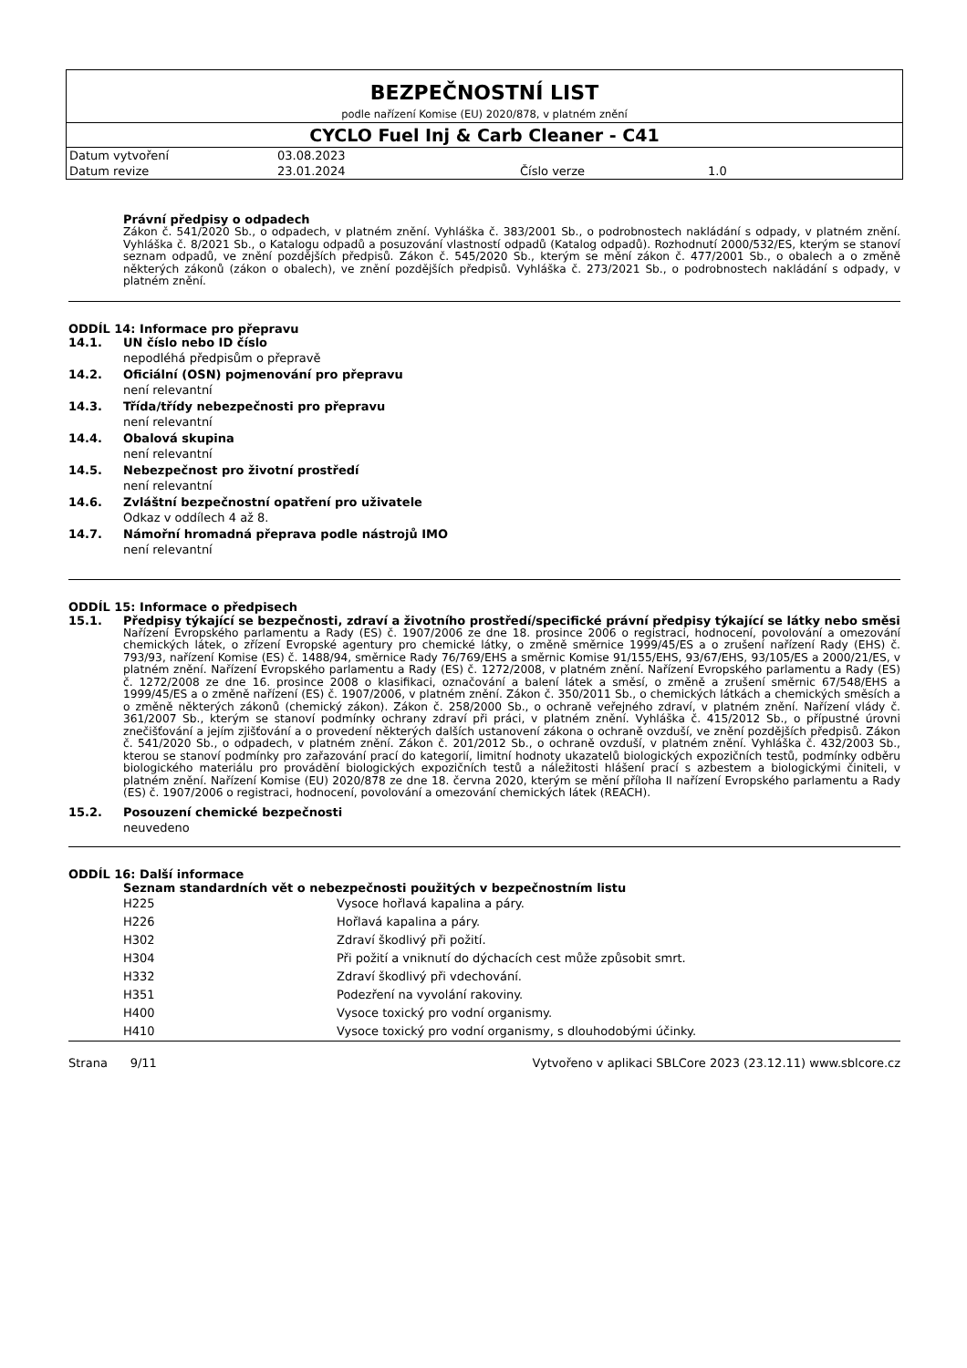BEZPEČNOSTNÍ LIST
podle nařízení Komise (EU) 2020/878, v platném znění
CYCLO Fuel Inj & Carb Cleaner - C41
| Datum vytvoření | 03.08.2023 | | |
| Datum revize | 23.01.2024 | Číslo verze | 1.0 |
Právní předpisy o odpadech
Zákon č. 541/2020 Sb., o odpadech, v platném znění. Vyhláška č. 383/2001 Sb., o podrobnostech nakládání s odpady, v platném znění. Vyhláška č. 8/2021 Sb., o Katalogu odpadů a posuzování vlastností odpadů (Katalog odpadů). Rozhodnutí 2000/532/ES, kterým se stanoví seznam odpadů, ve znění pozdějších předpisů. Zákon č. 545/2020 Sb., kterým se mění zákon č. 477/2001 Sb., o obalech a o změně některých zákonů (zákon o obalech), ve znění pozdějších předpisů. Vyhláška č. 273/2021 Sb., o podrobnostech nakládání s odpady, v platném znění.
ODDÍL 14: Informace pro přepravu
14.1. UN číslo nebo ID číslo
nepodléhá předpisům o přepravě
14.2. Oficiální (OSN) pojmenování pro přepravu
není relevantní
14.3. Třída/třídy nebezpečnosti pro přepravu
není relevantní
14.4. Obalová skupina
není relevantní
14.5. Nebezpečnost pro životní prostředí
není relevantní
14.6. Zvláštní bezpečnostní opatření pro uživatele
Odkaz v oddílech 4 až 8.
14.7. Námořní hromadná přeprava podle nástrojů IMO
není relevantní
ODDÍL 15: Informace o předpisech
15.1. Předpisy týkající se bezpečnosti, zdraví a životního prostředí/specifické právní předpisy týkající se látky nebo směsi
Nařízení Evropského parlamentu a Rady (ES) č. 1907/2006 ze dne 18. prosince 2006 o registraci, hodnocení, povolování a omezování chemických látek, o zřízení Evropské agentury pro chemické látky, o změně směrnice 1999/45/ES a o zrušení nařízení Rady (EHS) č. 793/93, nařízení Komise (ES) č. 1488/94, směrnice Rady 76/769/EHS a směrnic Komise 91/155/EHS, 93/67/EHS, 93/105/ES a 2000/21/ES, v platném znění. Nařízení Evropského parlamentu a Rady (ES) č. 1272/2008, v platném znění. Nařízení Evropského parlamentu a Rady (ES) č. 1272/2008 ze dne 16. prosince 2008 o klasifikaci, označování a balení látek a směsí, o změně a zrušení směrnic 67/548/EHS a 1999/45/ES a o změně nařízení (ES) č. 1907/2006, v platném znění. Zákon č. 350/2011 Sb., o chemických látkách a chemických směsích a o změně některých zákonů (chemický zákon). Zákon č. 258/2000 Sb., o ochraně veřejného zdraví, v platném znění. Nařízení vlády č. 361/2007 Sb., kterým se stanoví podmínky ochrany zdraví při práci, v platném znění. Vyhláška č. 415/2012 Sb., o přípustné úrovni znečišťování a jejím zjišťování a o provedení některých dalších ustanovení zákona o ochraně ovzduší, ve znění pozdějších předpisů. Zákon č. 541/2020 Sb., o odpadech, v platném znění. Zákon č. 201/2012 Sb., o ochraně ovzduší, v platném znění. Vyhláška č. 432/2003 Sb., kterou se stanoví podmínky pro zařazování prací do kategorií, limitní hodnoty ukazatelů biologických expozičních testů, podmínky odběru biologického materiálu pro provádění biologických expozičních testů a náležitosti hlášení prací s azbestem a biologickými činiteli, v platném znění. Nařízení Komise (EU) 2020/878 ze dne 18. června 2020, kterým se mění příloha II nařízení Evropského parlamentu a Rady (ES) č. 1907/2006 o registraci, hodnocení, povolování a omezování chemických látek (REACH).
15.2. Posouzení chemické bezpečnosti
neuvedeno
ODDÍL 16: Další informace
Seznam standardních vět o nebezpečnosti použitých v bezpečnostním listu
| H225 | Vysoce hořlavá kapalina a páry. |
| H226 | Hořlavá kapalina a páry. |
| H302 | Zdraví škodlivý při požití. |
| H304 | Při požití a vniknutí do dýchacích cest může způsobit smrt. |
| H332 | Zdraví škodlivý při vdechování. |
| H351 | Podezření na vyvolání rakoviny. |
| H400 | Vysoce toxický pro vodní organismy. |
| H410 | Vysoce toxický pro vodní organismy, s dlouhodobými účinky. |
Strana 9/11 Vytvořeno v aplikaci SBLCore 2023 (23.12.11) www.sblcore.cz